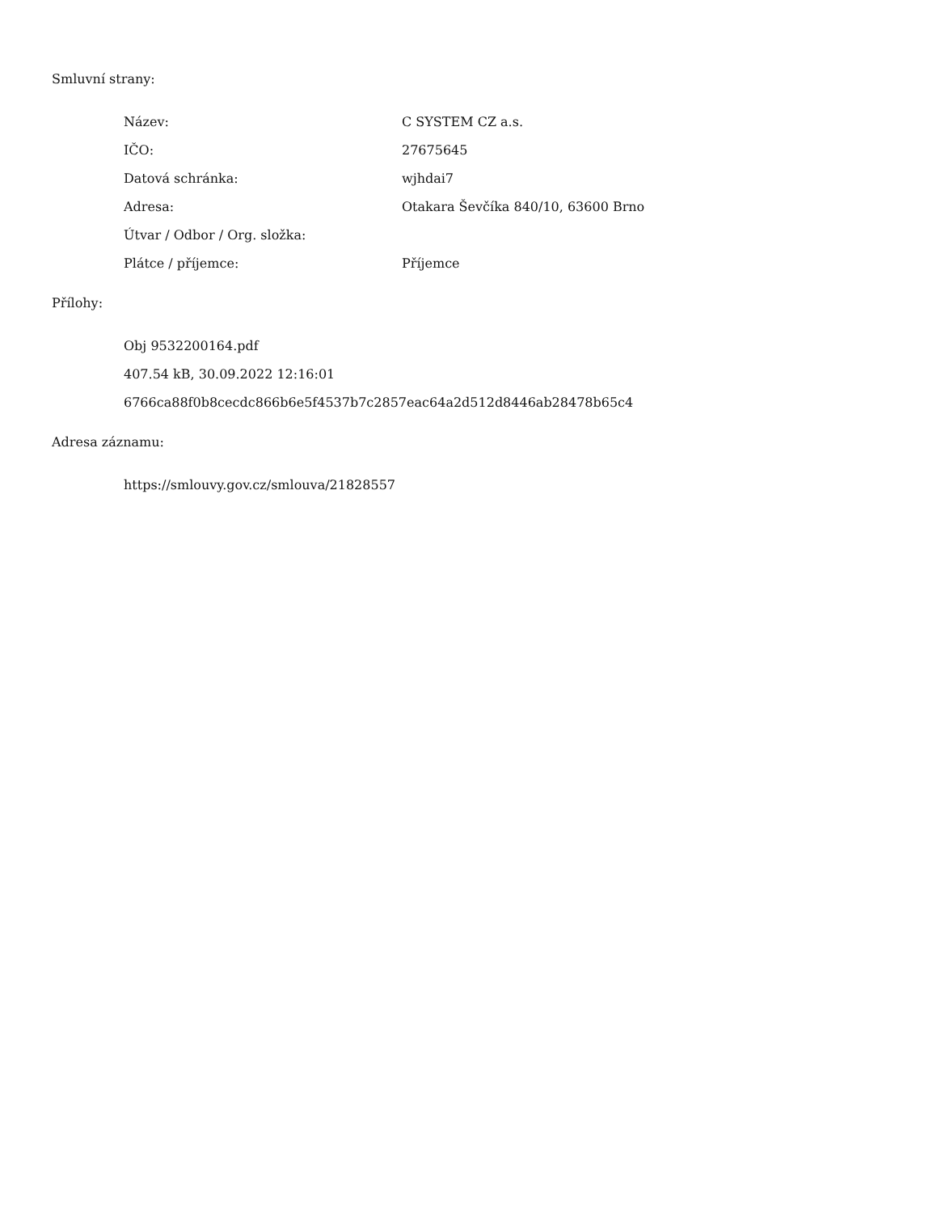Smluvní strany:
| Název: | C SYSTEM CZ a.s. |
| IČO: | 27675645 |
| Datová schránka: | wjhdai7 |
| Adresa: | Otakara Ševčíka 840/10, 63600 Brno |
| Útvar / Odbor / Org. složka: | |
| Plátce / příjemce: | Příjemce |
Přílohy:
Obj 9532200164.pdf
407.54 kB, 30.09.2022 12:16:01
6766ca88f0b8cecdc866b6e5f4537b7c2857eac64a2d512d8446ab28478b65c4
Adresa záznamu:
https://smlouvy.gov.cz/smlouva/21828557